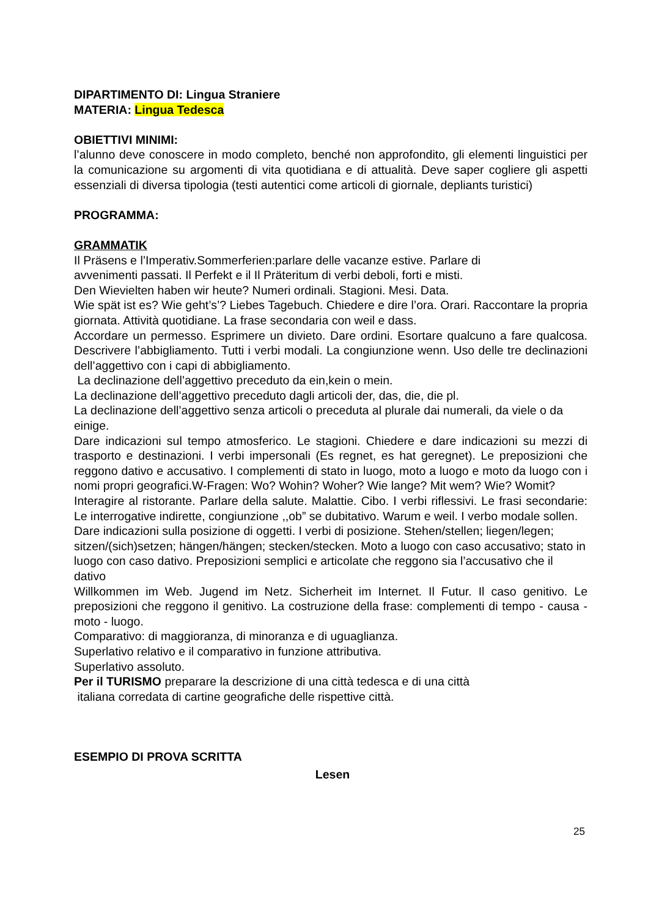DIPARTIMENTO DI: Lingua Straniere
MATERIA: Lingua Tedesca
OBIETTIVI MINIMI:
l’alunno deve conoscere in modo completo, benché non approfondito, gli elementi linguistici per la comunicazione su argomenti di vita quotidiana e di attualità. Deve saper cogliere gli aspetti essenziali di diversa tipologia (testi autentici come articoli di giornale, depliants turistici)
PROGRAMMA:
GRAMMATIK
Il Präsens e l’Imperativ.Sommerferien:parlare delle vacanze estive. Parlare di
avvenimenti passati. Il Perfekt e il Il Präteritum di verbi deboli, forti e misti.
Den Wievielten haben wir heute? Numeri ordinali. Stagioni. Mesi. Data.
Wie spät ist es? Wie geht’s’? Liebes Tagebuch. Chiedere e dire l’ora. Orari. Raccontare la propria giornata. Attività quotidiane. La frase secondaria con weil e dass.
Accordare un permesso. Esprimere un divieto. Dare ordini. Esortare qualcuno a fare qualcosa. Descrivere l’abbigliamento. Tutti i verbi modali. La congiunzione wenn. Uso delle tre declinazioni dell’aggettivo con i capi di abbigliamento.
La declinazione dell’aggettivo preceduto da ein,kein o mein.
La declinazione dell’aggettivo preceduto dagli articoli der, das, die, die pl.
La declinazione dell’aggettivo senza articoli o preceduta al plurale dai numerali, da viele o da einige.
Dare indicazioni sul tempo atmosferico. Le stagioni. Chiedere e dare indicazioni su mezzi di trasporto e destinazioni. I verbi impersonali (Es regnet, es hat geregnet). Le preposizioni che reggono dativo e accusativo. I complementi di stato in luogo, moto a luogo e moto da luogo con i nomi propri geografici.W-Fragen: Wo? Wohin? Woher? Wie lange? Mit wem? Wie? Womit?
Interagire al ristorante. Parlare della salute. Malattie. Cibo. I verbi riflessivi. Le frasi secondarie: Le interrogative indirette, congiunzione ,,ob” se dubitativo. Warum e weil. I verbo modale sollen.
Dare indicazioni sulla posizione di oggetti. I verbi di posizione. Stehen/stellen; liegen/legen; sitzen/(sich)setzen; hängen/hängen; stecken/stecken. Moto a luogo con caso accusativo; stato in luogo con caso dativo. Preposizioni semplici e articolate che reggono sia l’accusativo che il dativo
Willkommen im Web. Jugend im Netz. Sicherheit im Internet. Il Futur. Il caso genitivo. Le preposizioni che reggono il genitivo. La costruzione della frase: complementi di tempo - causa - moto - luogo.
Comparativo: di maggioranza, di minoranza e di uguaglianza.
Superlativo relativo e il comparativo in funzione attributiva.
Superlativo assoluto.
Per il TURISMO preparare la descrizione di una città tedesca e di una città
italiana corredata di cartine geografiche delle rispettive città.
ESEMPIO DI PROVA SCRITTA
Lesen
25